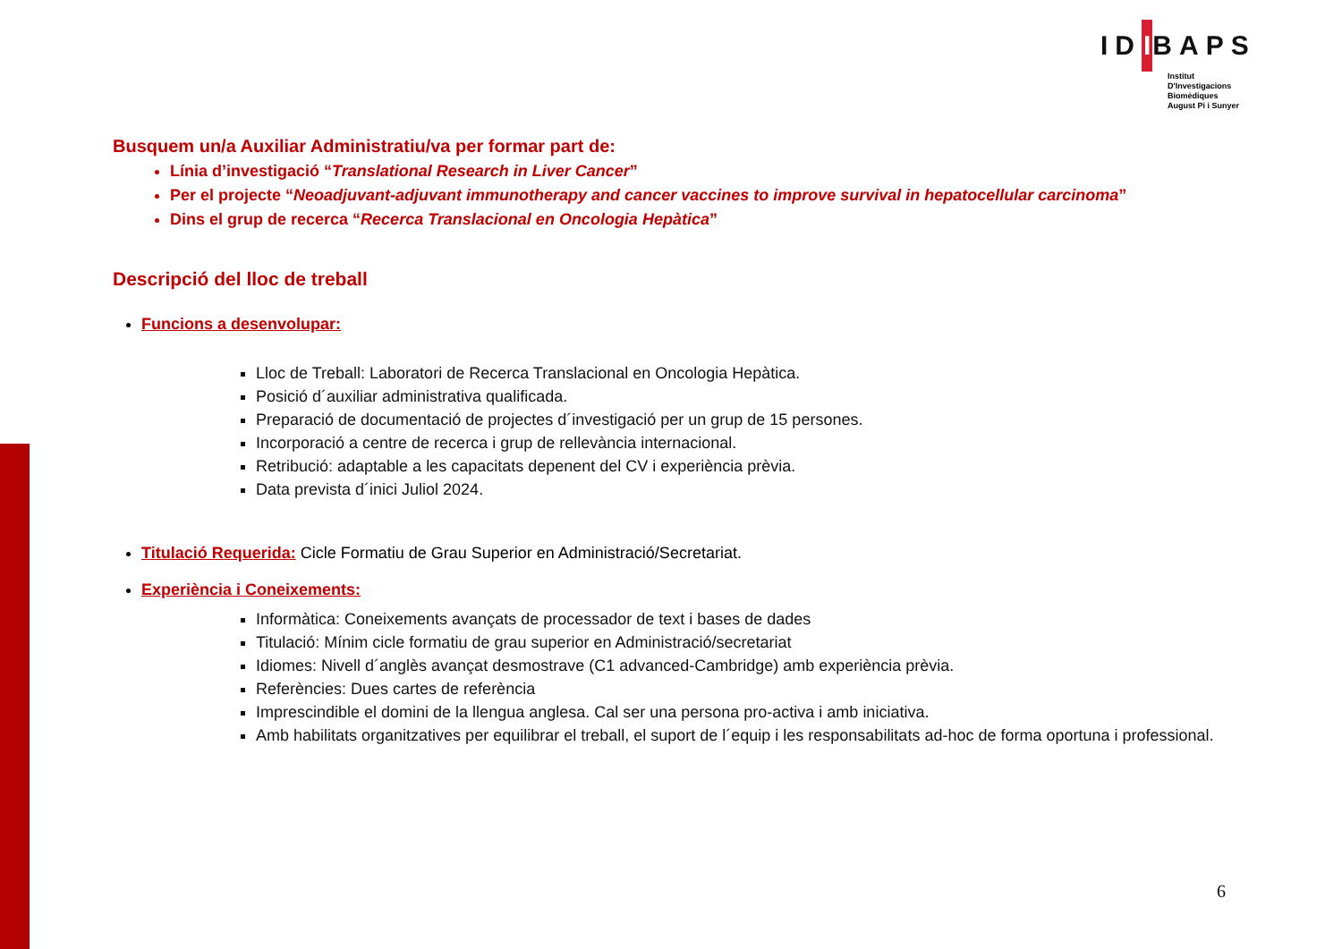IDIBAPS
Institut
D'Investigacions
Biomèdiques
August Pi i Sunyer
Busquem un/a Auxiliar Administratiu/va per formar part de:
Línia d’investigació “Translational Research in Liver Cancer”
Per el projecte “Neoadjuvant-adjuvant immunotherapy and cancer vaccines to improve survival in hepatocellular carcinoma”
Dins el grup de recerca “Recerca Translacional en Oncologia Hepàtica”
Descripció del lloc de treball
Funcions a desenvolupar:
Lloc de Treball: Laboratori de Recerca Translacional en Oncologia Hepàtica.
Posició d´auxiliar administrativa qualificada.
Preparació de documentació de projectes d´investigació per un grup de 15 persones.
Incorporació a centre de recerca i grup de rellevància internacional.
Retribució: adaptable a les capacitats depenent del CV i experiència prèvia.
Data prevista d´inici Juliol 2024.
Titulació Requerida: Cicle Formatiu de Grau Superior en Administració/Secretariat.
Experiència i Coneixements:
Informàtica: Coneixements avançats de processador de text i bases de dades
Titulació: Mínim cicle formatiu de grau superior en Administració/secretariat
Idiomes: Nivell d´anglès avançat desmostrave (C1 advanced-Cambridge) amb experiència prèvia.
Referències: Dues cartes de referència
Imprescindible el domini de la llengua anglesa. Cal ser una persona pro-activa i amb iniciativa.
Amb habilitats organitzatives per equilibrar el treball, el suport de l´equip i les responsabilitats ad-hoc de forma oportuna i professional.
6